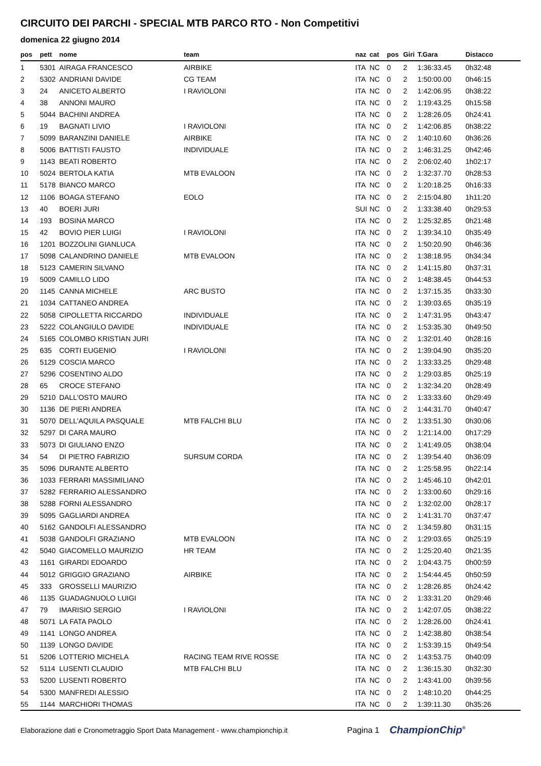CIRCUITO DEI PARCHI - SPECIAL MTB PARCO RTO - Non Competitivi
domenica 22 giugno 2014
| pos | pett | nome | team | naz | cat | pos | Giri | T.Gara | Distacco |
| --- | --- | --- | --- | --- | --- | --- | --- | --- | --- |
| 1 | 5301 | AIRAGA FRANCESCO | AIRBIKE | ITA | NC | 0 | 2 | 1:36:33.45 | 0h32:48 |
| 2 | 5302 | ANDRIANI DAVIDE | CG TEAM | ITA | NC | 0 | 2 | 1:50:00.00 | 0h46:15 |
| 3 | 24 | ANICETO ALBERTO | I RAVIOLONI | ITA | NC | 0 | 2 | 1:42:06.95 | 0h38:22 |
| 4 | 38 | ANNONI MAURO | | ITA | NC | 0 | 2 | 1:19:43.25 | 0h15:58 |
| 5 | 5044 | BACHINI ANDREA | | ITA | NC | 0 | 2 | 1:28:26.05 | 0h24:41 |
| 6 | 19 | BAGNATI LIVIO | I RAVIOLONI | ITA | NC | 0 | 2 | 1:42:06.85 | 0h38:22 |
| 7 | 5099 | BARANZINI DANIELE | AIRBIKE | ITA | NC | 0 | 2 | 1:40:10.60 | 0h36:26 |
| 8 | 5006 | BATTISTI FAUSTO | INDIVIDUALE | ITA | NC | 0 | 2 | 1:46:31.25 | 0h42:46 |
| 9 | 1143 | BEATI ROBERTO | | ITA | NC | 0 | 2 | 2:06:02.40 | 1h02:17 |
| 10 | 5024 | BERTOLA KATIA | MTB EVALOON | ITA | NC | 0 | 2 | 1:32:37.70 | 0h28:53 |
| 11 | 5178 | BIANCO MARCO | | ITA | NC | 0 | 2 | 1:20:18.25 | 0h16:33 |
| 12 | 1106 | BOAGA STEFANO | EOLO | ITA | NC | 0 | 2 | 2:15:04.80 | 1h11:20 |
| 13 | 40 | BOERI JURI | | SUI | NC | 0 | 2 | 1:33:38.40 | 0h29:53 |
| 14 | 193 | BOSINA MARCO | | ITA | NC | 0 | 2 | 1:25:32.85 | 0h21:48 |
| 15 | 42 | BOVIO PIER LUIGI | I RAVIOLONI | ITA | NC | 0 | 2 | 1:39:34.10 | 0h35:49 |
| 16 | 1201 | BOZZOLINI GIANLUCA | | ITA | NC | 0 | 2 | 1:50:20.90 | 0h46:36 |
| 17 | 5098 | CALANDRINO DANIELE | MTB EVALOON | ITA | NC | 0 | 2 | 1:38:18.95 | 0h34:34 |
| 18 | 5123 | CAMERIN SILVANO | | ITA | NC | 0 | 2 | 1:41:15.80 | 0h37:31 |
| 19 | 5009 | CAMILLO LIDO | | ITA | NC | 0 | 2 | 1:48:38.45 | 0h44:53 |
| 20 | 1145 | CANNA MICHELE | ARC BUSTO | ITA | NC | 0 | 2 | 1:37:15.35 | 0h33:30 |
| 21 | 1034 | CATTANEO ANDREA | | ITA | NC | 0 | 2 | 1:39:03.65 | 0h35:19 |
| 22 | 5058 | CIPOLLETTA RICCARDO | INDIVIDUALE | ITA | NC | 0 | 2 | 1:47:31.95 | 0h43:47 |
| 23 | 5222 | COLANGIULO DAVIDE | INDIVIDUALE | ITA | NC | 0 | 2 | 1:53:35.30 | 0h49:50 |
| 24 | 5165 | COLOMBO KRISTIAN JURI | | ITA | NC | 0 | 2 | 1:32:01.40 | 0h28:16 |
| 25 | 635 | CORTI EUGENIO | I RAVIOLONI | ITA | NC | 0 | 2 | 1:39:04.90 | 0h35:20 |
| 26 | 5129 | COSCIA MARCO | | ITA | NC | 0 | 2 | 1:33:33.25 | 0h29:48 |
| 27 | 5296 | COSENTINO ALDO | | ITA | NC | 0 | 2 | 1:29:03.85 | 0h25:19 |
| 28 | 65 | CROCE STEFANO | | ITA | NC | 0 | 2 | 1:32:34.20 | 0h28:49 |
| 29 | 5210 | DALL'OSTO MAURO | | ITA | NC | 0 | 2 | 1:33:33.60 | 0h29:49 |
| 30 | 1136 | DE PIERI ANDREA | | ITA | NC | 0 | 2 | 1:44:31.70 | 0h40:47 |
| 31 | 5070 | DELL'AQUILA PASQUALE | MTB FALCHI BLU | ITA | NC | 0 | 2 | 1:33:51.30 | 0h30:06 |
| 32 | 5297 | DI CARA MAURO | | ITA | NC | 0 | 2 | 1:21:14.00 | 0h17:29 |
| 33 | 5073 | DI GIULIANO ENZO | | ITA | NC | 0 | 2 | 1:41:49.05 | 0h38:04 |
| 34 | 54 | DI PIETRO FABRIZIO | SURSUM CORDA | ITA | NC | 0 | 2 | 1:39:54.40 | 0h36:09 |
| 35 | 5096 | DURANTE ALBERTO | | ITA | NC | 0 | 2 | 1:25:58.95 | 0h22:14 |
| 36 | 1033 | FERRARI MASSIMILIANO | | ITA | NC | 0 | 2 | 1:45:46.10 | 0h42:01 |
| 37 | 5282 | FERRARIO ALESSANDRO | | ITA | NC | 0 | 2 | 1:33:00.60 | 0h29:16 |
| 38 | 5288 | FORNI ALESSANDRO | | ITA | NC | 0 | 2 | 1:32:02.00 | 0h28:17 |
| 39 | 5095 | GAGLIARDI ANDREA | | ITA | NC | 0 | 2 | 1:41:31.70 | 0h37:47 |
| 40 | 5162 | GANDOLFI ALESSANDRO | | ITA | NC | 0 | 2 | 1:34:59.80 | 0h31:15 |
| 41 | 5038 | GANDOLFI GRAZIANO | MTB EVALOON | ITA | NC | 0 | 2 | 1:29:03.65 | 0h25:19 |
| 42 | 5040 | GIACOMELLO MAURIZIO | HR TEAM | ITA | NC | 0 | 2 | 1:25:20.40 | 0h21:35 |
| 43 | 1161 | GIRARDI EDOARDO | | ITA | NC | 0 | 2 | 1:04:43.75 | 0h00:59 |
| 44 | 5012 | GRIGGIO GRAZIANO | AIRBIKE | ITA | NC | 0 | 2 | 1:54:44.45 | 0h50:59 |
| 45 | 333 | GROSSELLI MAURIZIO | | ITA | NC | 0 | 2 | 1:28:26.85 | 0h24:42 |
| 46 | 1135 | GUADAGNUOLO LUIGI | | ITA | NC | 0 | 2 | 1:33:31.20 | 0h29:46 |
| 47 | 79 | IMARISIO SERGIO | I RAVIOLONI | ITA | NC | 0 | 2 | 1:42:07.05 | 0h38:22 |
| 48 | 5071 | LA FATA PAOLO | | ITA | NC | 0 | 2 | 1:28:26.00 | 0h24:41 |
| 49 | 1141 | LONGO ANDREA | | ITA | NC | 0 | 2 | 1:42:38.80 | 0h38:54 |
| 50 | 1139 | LONGO DAVIDE | | ITA | NC | 0 | 2 | 1:53:39.15 | 0h49:54 |
| 51 | 5206 | LOTTERIO MICHELA | RACING TEAM RIVE ROSSE | ITA | NC | 0 | 2 | 1:43:53.75 | 0h40:09 |
| 52 | 5114 | LUSENTI CLAUDIO | MTB FALCHI BLU | ITA | NC | 0 | 2 | 1:36:15.30 | 0h32:30 |
| 53 | 5200 | LUSENTI ROBERTO | | ITA | NC | 0 | 2 | 1:43:41.00 | 0h39:56 |
| 54 | 5300 | MANFREDI ALESSIO | | ITA | NC | 0 | 2 | 1:48:10.20 | 0h44:25 |
| 55 | 1144 | MARCHIORI THOMAS | | ITA | NC | 0 | 2 | 1:39:11.30 | 0h35:26 |
Elaborazione dati e Cronometraggio Sport Data Management - www.championchip.it Pagina 1 ChampionChip<sup>®</sup>